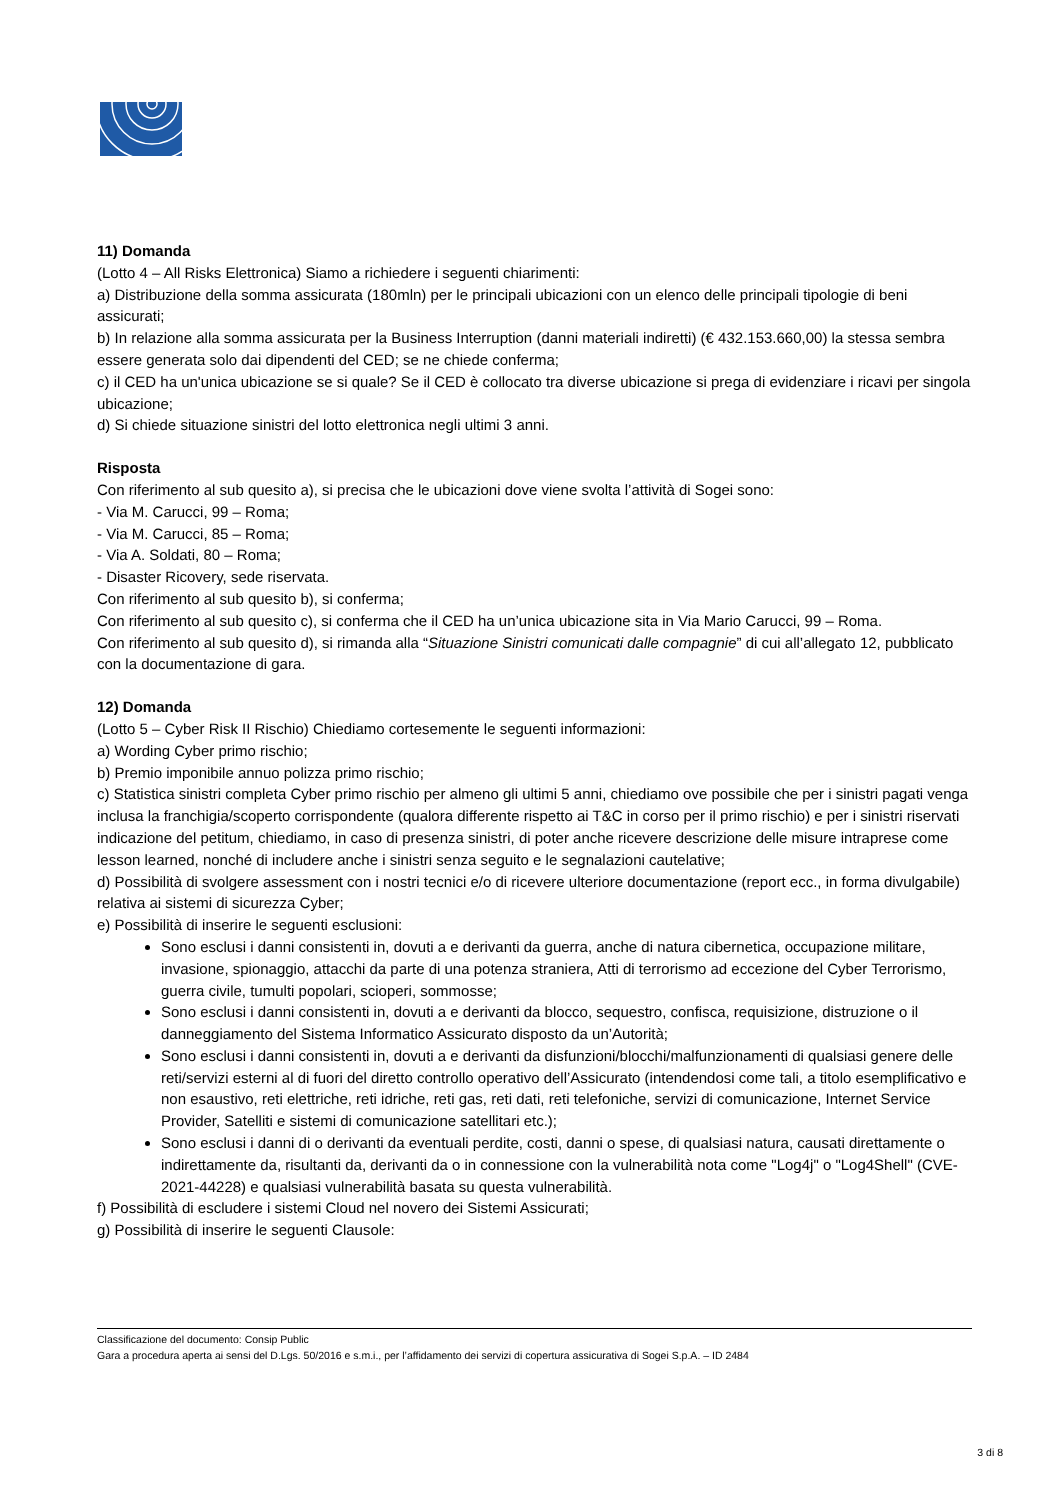11) Domanda
(Lotto 4 – All Risks Elettronica) Siamo a richiedere i seguenti chiarimenti:
a) Distribuzione della somma assicurata (180mln) per le principali ubicazioni con un elenco delle principali tipologie di beni assicurati;
b) In relazione alla somma assicurata per la Business Interruption (danni materiali indiretti) (€ 432.153.660,00) la stessa sembra essere generata solo dai dipendenti del CED; se ne chiede conferma;
c) il CED ha un'unica ubicazione se si quale? Se il CED è collocato tra diverse ubicazione si prega di evidenziare i ricavi per singola ubicazione;
d) Si chiede situazione sinistri del lotto elettronica negli ultimi 3 anni.
Risposta
Con riferimento al sub quesito a), si precisa che le ubicazioni dove viene svolta l’attività di Sogei sono:
- Via M. Carucci, 99 – Roma;
- Via M. Carucci, 85 – Roma;
- Via A. Soldati, 80 – Roma;
- Disaster Ricovery, sede riservata.
Con riferimento al sub quesito b), si conferma;
Con riferimento al sub quesito c), si conferma che il CED ha un’unica ubicazione sita in Via Mario Carucci, 99 – Roma.
Con riferimento al sub quesito d), si rimanda alla “Situazione Sinistri comunicati dalle compagnie” di cui all’allegato 12, pubblicato con la documentazione di gara.
12) Domanda
(Lotto 5 – Cyber Risk II Rischio) Chiediamo cortesemente le seguenti informazioni:
a) Wording Cyber primo rischio;
b) Premio imponibile annuo polizza primo rischio;
c) Statistica sinistri completa Cyber primo rischio per almeno gli ultimi 5 anni, chiediamo ove possibile che per i sinistri pagati venga inclusa la franchigia/scoperto corrispondente (qualora differente rispetto ai T&C in corso per il primo rischio) e per i sinistri riservati indicazione del petitum, chiediamo, in caso di presenza sinistri, di poter anche ricevere descrizione delle misure intraprese come lesson learned, nonché di includere anche i sinistri senza seguito e le segnalazioni cautelative;
d) Possibilità di svolgere assessment con i nostri tecnici e/o di ricevere ulteriore documentazione (report ecc., in forma divulgabile) relativa ai sistemi di sicurezza Cyber;
e) Possibilità di inserire le seguenti esclusioni:
Sono esclusi i danni consistenti in, dovuti a e derivanti da guerra, anche di natura cibernetica, occupazione militare, invasione, spionaggio, attacchi da parte di una potenza straniera, Atti di terrorismo ad eccezione del Cyber Terrorismo, guerra civile, tumulti popolari, scioperi, sommosse;
Sono esclusi i danni consistenti in, dovuti a e derivanti da blocco, sequestro, confisca, requisizione, distruzione o il danneggiamento del Sistema Informatico Assicurato disposto da un’Autorità;
Sono esclusi i danni consistenti in, dovuti a e derivanti da disfunzioni/blocchi/malfunzionamenti di qualsiasi genere delle reti/servizi esterni al di fuori del diretto controllo operativo dell’Assicurato (intendendosi come tali, a titolo esemplificativo e non esaustivo, reti elettriche, reti idriche, reti gas, reti dati, reti telefoniche, servizi di comunicazione, Internet Service Provider, Satelliti e sistemi di comunicazione satellitari etc.);
Sono esclusi i danni di o derivanti da eventuali perdite, costi, danni o spese, di qualsiasi natura, causati direttamente o indirettamente da, risultanti da, derivanti da o in connessione con la vulnerabilità nota come "Log4j" o "Log4Shell" (CVE-2021-44228) e qualsiasi vulnerabilità basata su questa vulnerabilità.
f) Possibilità di escludere i sistemi Cloud nel novero dei Sistemi Assicurati;
g) Possibilità di inserire le seguenti Clausole:
Classificazione del documento: Consip Public
Gara a procedura aperta ai sensi del D.Lgs. 50/2016 e s.m.i., per l’affidamento dei servizi di copertura assicurativa di Sogei S.p.A. – ID 2484
3 di 8